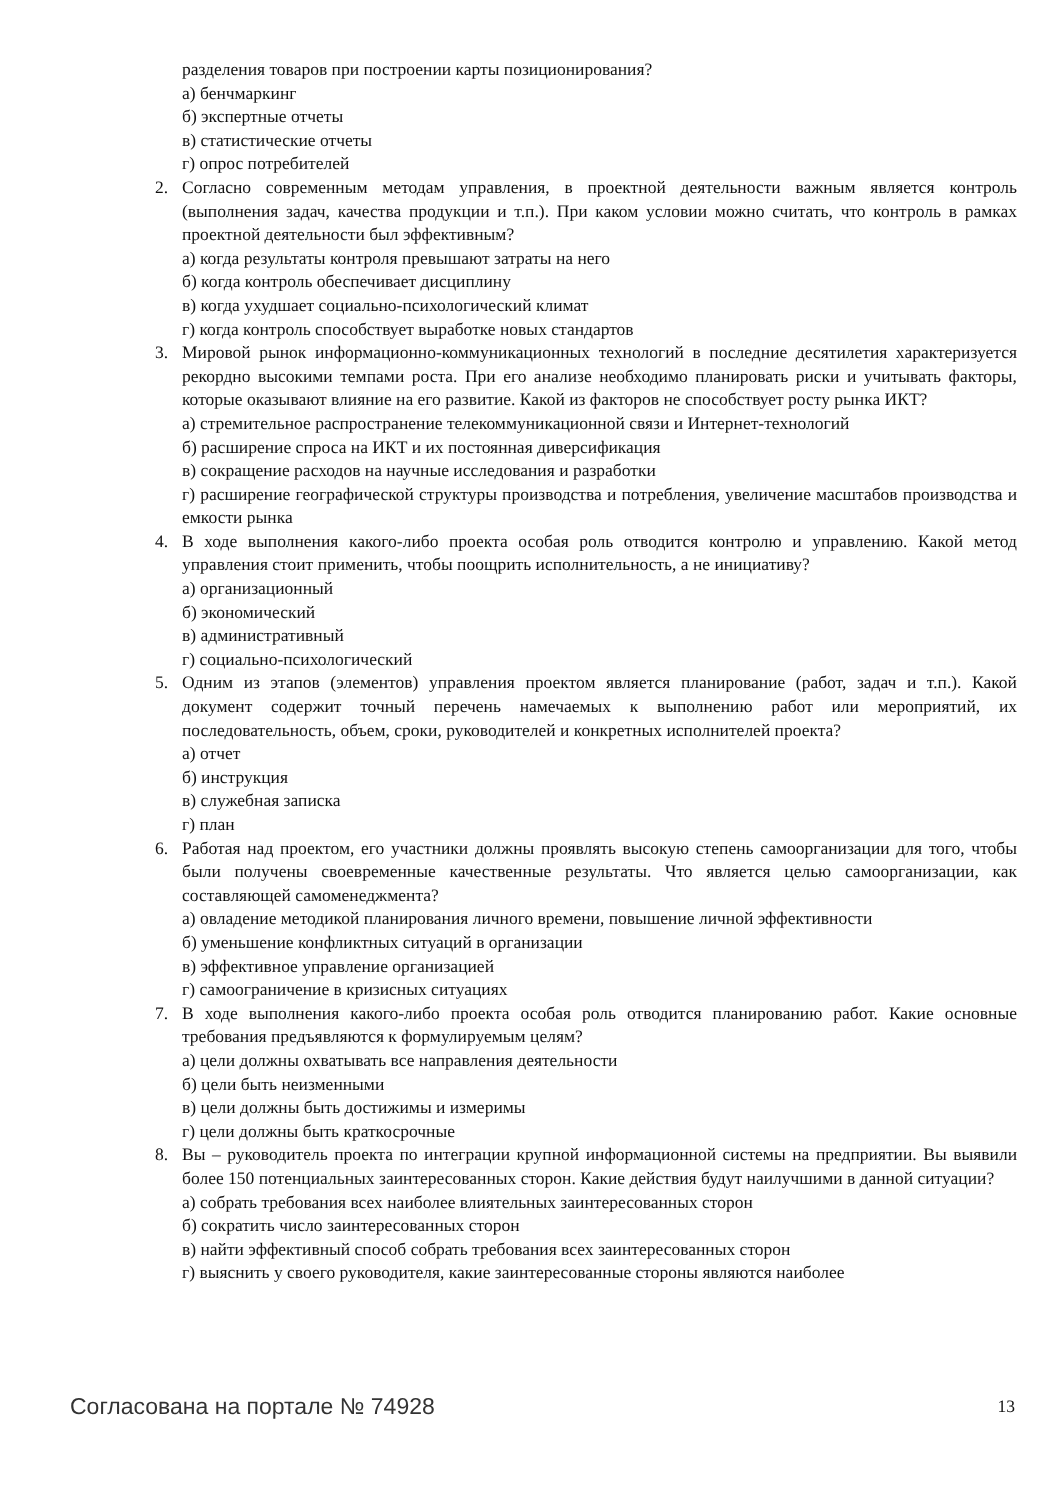разделения товаров при построении карты позиционирования?
а) бенчмаркинг
б) экспертные отчеты
в) статистические отчеты
г) опрос потребителей
2. Согласно современным методам управления, в проектной деятельности важным является контроль (выполнения задач, качества продукции и т.п.). При каком условии можно считать, что контроль в рамках проектной деятельности был эффективным?
а) когда результаты контроля превышают затраты на него
б) когда контроль обеспечивает дисциплину
в) когда ухудшает социально-психологический климат
г) когда контроль способствует выработке новых стандартов
3. Мировой рынок информационно-коммуникационных технологий в последние десятилетия характеризуется рекордно высокими темпами роста. При его анализе необходимо планировать риски и учитывать факторы, которые оказывают влияние на его развитие. Какой из факторов не способствует росту рынка ИКТ?
а) стремительное распространение телекоммуникационной связи и Интернет-технологий
б) расширение спроса на ИКТ и их постоянная диверсификация
в) сокращение расходов на научные исследования и разработки
г) расширение географической структуры производства и потребления, увеличение масштабов производства и емкости рынка
4. В ходе выполнения какого-либо проекта особая роль отводится контролю и управлению. Какой метод управления стоит применить, чтобы поощрить исполнительность, а не инициативу?
а) организационный
б) экономический
в) административный
г) социально-психологический
5. Одним из этапов (элементов) управления проектом является планирование (работ, задач и т.п.). Какой документ содержит точный перечень намечаемых к выполнению работ или мероприятий, их последовательность, объем, сроки, руководителей и конкретных исполнителей проекта?
а) отчет
б) инструкция
в) служебная записка
г) план
6. Работая над проектом, его участники должны проявлять высокую степень самоорганизации для того, чтобы были получены своевременные качественные результаты. Что является целью самоорганизации, как составляющей самоменеджмента?
а) овладение методикой планирования личного времени, повышение личной эффективности
б) уменьшение конфликтных ситуаций в организации
в) эффективное управление организацией
г) самоограничение в кризисных ситуациях
7. В ходе выполнения какого-либо проекта особая роль отводится планированию работ. Какие основные требования предъявляются к формулируемым целям?
а) цели должны охватывать все направления деятельности
б) цели быть неизменными
в) цели должны быть достижимы и измеримы
г) цели должны быть краткосрочные
8. Вы – руководитель проекта по интеграции крупной информационной системы на предприятии. Вы выявили более 150 потенциальных заинтересованных сторон. Какие действия будут наилучшими в данной ситуации?
а) собрать требования всех наиболее влиятельных заинтересованных сторон
б) сократить число заинтересованных сторон
в) найти эффективный способ собрать требования всех заинтересованных сторон
г) выяснить у своего руководителя, какие заинтересованные стороны являются наиболее
Согласована на портале № 74928 13